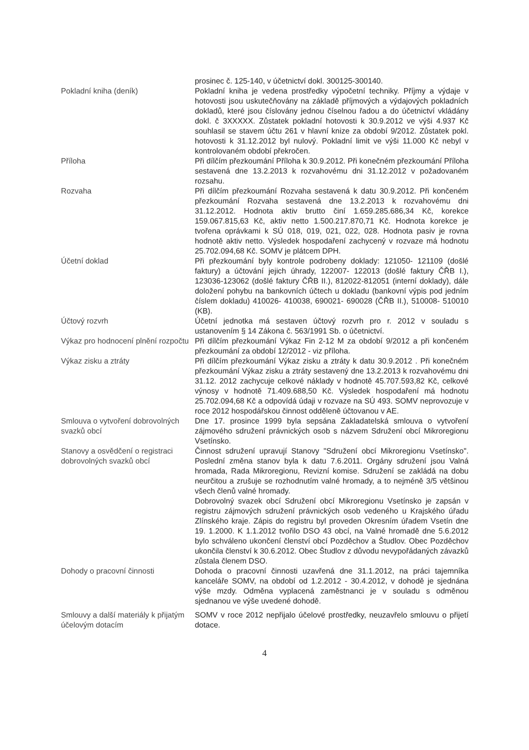prosinec č. 125-140, v účetnictví dokl. 300125-300140.
Pokladní kniha (deník) Pokladní kniha je vedena prostředky výpočetní techniky. Příjmy a výdaje v hotovosti jsou uskutečňovány na základě příjmových a výdajových pokladních dokladů, které jsou číslovány jednou číselnou řadou a do účetnictví vkládány dokl. č 3XXXXX. Zůstatek pokladní hotovosti k 30.9.2012 ve výši 4.937 Kč souhlasil se stavem účtu 261 v hlavní knize za období 9/2012. Zůstatek pokl. hotovosti k 31.12.2012 byl nulový. Pokladní limit ve výši 11.000 Kč nebyl v kontrolovaném období překročen.
Příloha Při dílčím přezkoumání Příloha k 30.9.2012. Při konečném přezkoumání Příloha sestavená dne 13.2.2013 k rozvahovému dni 31.12.2012 v požadovaném rozsahu.
Rozvaha Při dílčím přezkoumání Rozvaha sestavená k datu 30.9.2012. Při končeném přezkoumání Rozvaha sestavená dne 13.2.2013 k rozvahovému dni 31.12.2012. Hodnota aktiv brutto činí 1.659.285.686,34 Kč, korekce 159.067.815,63 Kč, aktiv netto 1.500.217.870,71 Kč. Hodnota korekce je tvořena oprávkami k SÚ 018, 019, 021, 022, 028. Hodnota pasiv je rovna hodnotě aktiv netto. Výsledek hospodaření zachycený v rozvaze má hodnotu 25.702.094,68 Kč. SOMV je plátcem DPH.
Účetní doklad Při přezkoumání byly kontrole podrobeny doklady: 121050- 121109 (došlé faktury) a účtování jejich úhrady, 122007- 122013 (došlé faktury ČŘB I.), 123036-123062 (došlé faktury ČŘB II.), 812022-812051 (interní doklady), dále doložení pohybu na bankovních účtech u dokladu (bankovní výpis pod jedním číslem dokladu) 410026- 410038, 690021- 690028 (ČŘB II.), 510008- 510010 (KB).
Účtový rozvrh Účetní jednotka má sestaven účtový rozvrh pro r. 2012 v souladu s ustanovením § 14 Zákona č. 563/1991 Sb. o účetnictví.
Výkaz pro hodnocení plnění rozpočtu
Při dílčím přezkoumání Výkaz Fin 2-12 M za období 9/2012 a při končeném přezkoumání za období 12/2012 - viz příloha.
Výkaz zisku a ztráty Při dílčím přezkoumání Výkaz zisku a ztráty k datu 30.9.2012 . Při konečném přezkoumání Výkaz zisku a ztráty sestavený dne 13.2.2013 k rozvahovému dni 31.12. 2012 zachycuje celkové náklady v hodnotě 45.707.593,82 Kč, celkové výnosy v hodnotě 71.409.688,50 Kč. Výsledek hospodaření má hodnotu 25.702.094,68 Kč a odpovídá údaji v rozvaze na SÚ 493. SOMV neprovozuje v roce 2012 hospodářskou činnost odděleně účtovanou v AE.
Smlouva o vytvoření dobrovolných svazků obcí
Dne 17. prosince 1999 byla sepsána Zakladatelská smlouva o vytvoření zájmového sdružení právnických osob s názvem Sdružení obcí Mikroregionu Vsetínsko.
Stanovy a osvědčení o registraci dobrovolných svazků obcí
Činnost sdružení upravují Stanovy "Sdružení obcí Mikroregionu Vsetínsko". Poslední změna stanov byla k datu 7.6.2011. Orgány sdružení jsou Valná hromada, Rada Mikroregionu, Revizní komise. Sdružení se zakládá na dobu neurčitou a zrušuje se rozhodnutím valné hromady, a to nejméně 3/5 většinou všech členů valné hromady.
Dobrovolný svazek obcí Sdružení obcí Mikroregionu Vsetínsko je zapsán v registru zájmových sdružení právnických osob vedeného u Krajského úřadu Zlínského kraje. Zápis do registru byl proveden Okresním úřadem Vsetín dne 19. 1.2000. K 1.1.2012 tvořilo DSO 43 obcí, na Valné hromadě dne 5.6.2012 bylo schváleno ukončení členství obcí Pozděchov a Študlov. Obec Pozděchov ukončila členství k 30.6.2012. Obec Študlov z důvodu nevypořádaných závazků zůstala členem DSO.
Dohody o pracovní činnosti Dohoda o pracovní činnosti uzavřená dne 31.1.2012, na práci tajemníka kanceláře SOMV, na období od 1.2.2012 - 30.4.2012, v dohodě je sjednána výše mzdy. Odměna vyplacená zaměstnanci je v souladu s odměnou sjednanou ve výše uvedené dohodě.
Smlouvy a další materiály k přijatým účelovým dotacím
SOMV v roce 2012 nepřijalo účelové prostředky, neuzavřelo smlouvu o přijetí dotace.
4